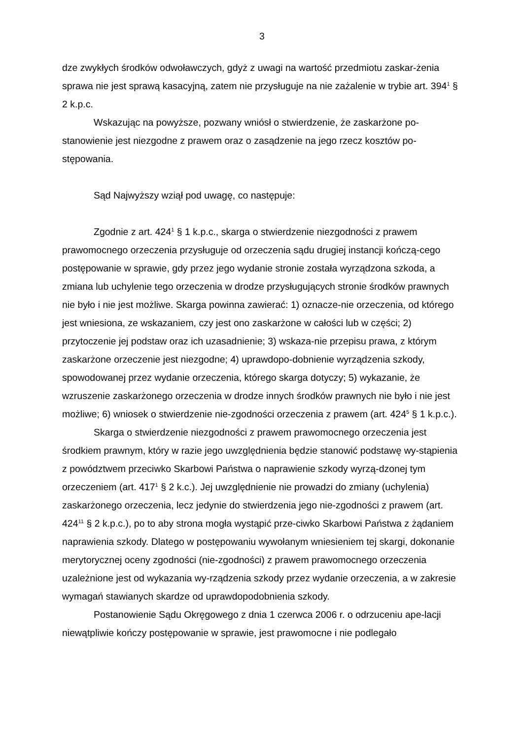3
dze zwykłych środków odwoławczych, gdyż z uwagi na wartość przedmiotu zaskar-żenia sprawa nie jest sprawą kasacyjną, zatem nie przysługuje na nie zażalenie w trybie art. 394<sup>1</sup> § 2 k.p.c.
Wskazując na powyższe, pozwany wniósł o stwierdzenie, że zaskarżone po-stanowienie jest niezgodne z prawem oraz o zasądzenie na jego rzecz kosztów po-stępowania.
Sąd Najwyższy wziął pod uwagę, co następuje:
Zgodnie z art. 424<sup>1</sup> § 1 k.p.c., skarga o stwierdzenie niezgodności z prawem prawomocnego orzeczenia przysługuje od orzeczenia sądu drugiej instancji kończą-cego postępowanie w sprawie, gdy przez jego wydanie stronie została wyrządzona szkoda, a zmiana lub uchylenie tego orzeczenia w drodze przysługujących stronie środków prawnych nie było i nie jest możliwe. Skarga powinna zawierać: 1) oznacze-nie orzeczenia, od którego jest wniesiona, ze wskazaniem, czy jest ono zaskarżone w całości lub w części; 2) przytoczenie jej podstaw oraz ich uzasadnienie; 3) wskaza-nie przepisu prawa, z którym zaskarżone orzeczenie jest niezgodne; 4) uprawdopo-dobnienie wyrządzenia szkody, spowodowanej przez wydanie orzeczenia, którego skarga dotyczy; 5) wykazanie, że wzruszenie zaskarżonego orzeczenia w drodze innych środków prawnych nie było i nie jest możliwe; 6) wniosek o stwierdzenie nie-zgodności orzeczenia z prawem (art. 424<sup>5</sup> § 1 k.p.c.).
Skarga o stwierdzenie niezgodności z prawem prawomocnego orzeczenia jest środkiem prawnym, który w razie jego uwzględnienia będzie stanowić podstawę wy-stąpienia z powództwem przeciwko Skarbowi Państwa o naprawienie szkody wyrzą-dzonej tym orzeczeniem (art. 417<sup>1</sup> § 2 k.c.). Jej uwzględnienie nie prowadzi do zmiany (uchylenia) zaskarżonego orzeczenia, lecz jedynie do stwierdzenia jego nie-zgodności z prawem (art. 424<sup>11</sup> § 2 k.p.c.), po to aby strona mogła wystąpić prze-ciwko Skarbowi Państwa z żądaniem naprawienia szkody. Dlatego w postępowaniu wywołanym wniesieniem tej skargi, dokonanie merytorycznej oceny zgodności (nie-zgodności) z prawem prawomocnego orzeczenia uzależnione jest od wykazania wy-rządzenia szkody przez wydanie orzeczenia, a w zakresie wymagań stawianych skardze od uprawdopodobnienia szkody.
Postanowienie Sądu Okręgowego z dnia 1 czerwca 2006 r. o odrzuceniu ape-lacji niewątpliwie kończy postępowanie w sprawie, jest prawomocne i nie podlegało